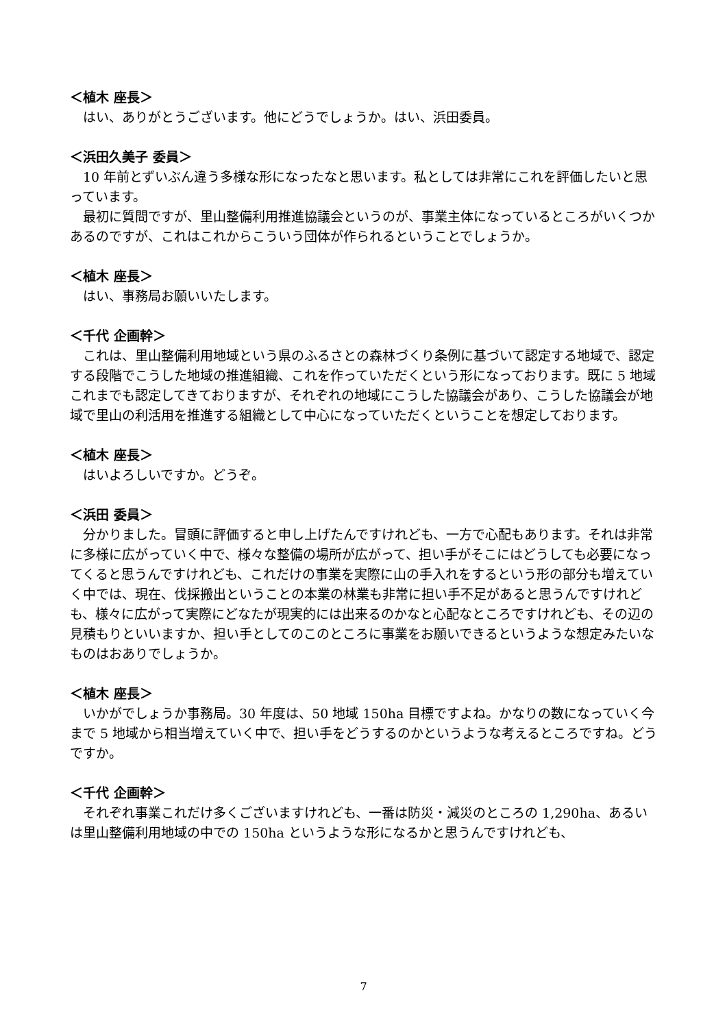＜植木 座長＞
はい、ありがとうございます。他にどうでしょうか。はい、浜田委員。
＜浜田久美子 委員＞
10 年前とずいぶん違う多様な形になったなと思います。私としては非常にこれを評価したいと思っています。
最初に質問ですが、里山整備利用推進協議会というのが、事業主体になっているところがいくつかあるのですが、これはこれからこういう団体が作られるということでしょうか。
＜植木 座長＞
はい、事務局お願いいたします。
＜千代 企画幹＞
これは、里山整備利用地域という県のふるさとの森林づくり条例に基づいて認定する地域で、認定する段階でこうした地域の推進組織、これを作っていただくという形になっております。既に 5 地域これまでも認定してきておりますが、それぞれの地域にこうした協議会があり、こうした協議会が地域で里山の利活用を推進する組織として中心になっていただくということを想定しております。
＜植木 座長＞
はいよろしいですか。どうぞ。
＜浜田 委員＞
分かりました。冒頭に評価すると申し上げたんですけれども、一方で心配もあります。それは非常に多様に広がっていく中で、様々な整備の場所が広がって、担い手がそこにはどうしても必要になってくると思うんですけれども、これだけの事業を実際に山の手入れをするという形の部分も増えていく中では、現在、伐採搬出ということの本業の林業も非常に担い手不足があると思うんですけれども、様々に広がって実際にどなたが現実的には出来るのかなと心配なところですけれども、その辺の見積もりといいますか、担い手としてのこのところに事業をお願いできるというような想定みたいなものはおありでしょうか。
＜植木 座長＞
いかがでしょうか事務局。30 年度は、50 地域 150ha 目標ですよね。かなりの数になっていく今まで 5 地域から相当増えていく中で、担い手をどうするのかというような考えるところですね。どうですか。
＜千代 企画幹＞
それぞれ事業これだけ多くございますけれども、一番は防災・減災のところの 1,290ha、あるいは里山整備利用地域の中での 150ha というような形になるかと思うんですけれども、
7